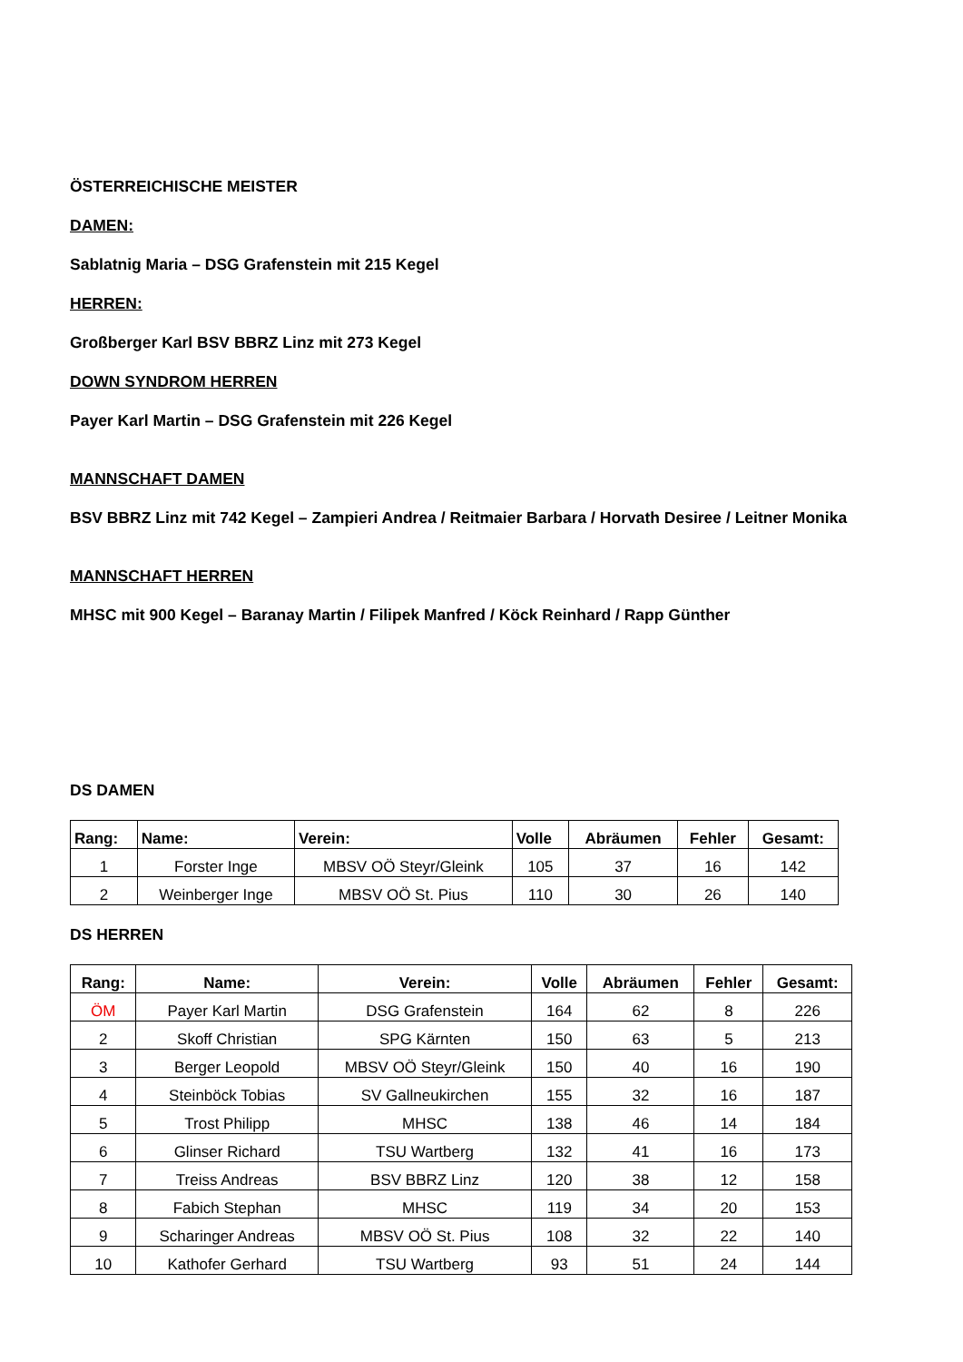ÖSTERREICHISCHE MEISTER
DAMEN:
Sablatnig Maria – DSG Grafenstein mit 215 Kegel
HERREN:
Großberger Karl BSV BBRZ Linz mit 273 Kegel
DOWN SYNDROM HERREN
Payer Karl Martin – DSG Grafenstein mit 226 Kegel
MANNSCHAFT DAMEN
BSV BBRZ Linz mit 742 Kegel – Zampieri Andrea / Reitmaier Barbara / Horvath Desiree / Leitner Monika
MANNSCHAFT HERREN
MHSC mit 900 Kegel – Baranay Martin / Filipek Manfred / Köck Reinhard / Rapp Günther
DS DAMEN
| Rang: | Name: | Verein: | Volle | Abräumen | Fehler | Gesamt: |
| --- | --- | --- | --- | --- | --- | --- |
| 1 | Forster Inge | MBSV OÖ Steyr/Gleink | 105 | 37 | 16 | 142 |
| 2 | Weinberger Inge | MBSV OÖ St. Pius | 110 | 30 | 26 | 140 |
DS HERREN
| Rang: | Name: | Verein: | Volle | Abräumen | Fehler | Gesamt: |
| --- | --- | --- | --- | --- | --- | --- |
| ÖM | Payer Karl Martin | DSG Grafenstein | 164 | 62 | 8 | 226 |
| 2 | Skoff Christian | SPG Kärnten | 150 | 63 | 5 | 213 |
| 3 | Berger Leopold | MBSV OÖ Steyr/Gleink | 150 | 40 | 16 | 190 |
| 4 | Steinböck Tobias | SV Gallneukirchen | 155 | 32 | 16 | 187 |
| 5 | Trost Philipp | MHSC | 138 | 46 | 14 | 184 |
| 6 | Glinser Richard | TSU Wartberg | 132 | 41 | 16 | 173 |
| 7 | Treiss Andreas | BSV BBRZ Linz | 120 | 38 | 12 | 158 |
| 8 | Fabich Stephan | MHSC | 119 | 34 | 20 | 153 |
| 9 | Scharinger Andreas | MBSV OÖ St. Pius | 108 | 32 | 22 | 140 |
| 10 | Kathofer Gerhard | TSU Wartberg | 93 | 51 | 24 | 144 |